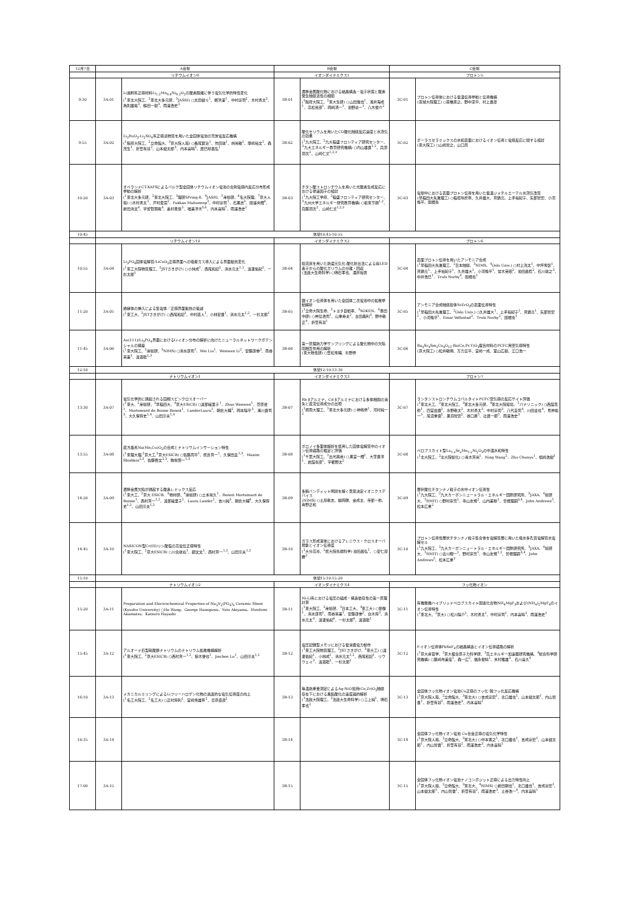| 12月7日 | A会場 | | B会場 | | C会場 | |
| | リチウムイオン9 | | イオンダイナミクス1 | | プロトン5 | |
| 9:30 | 3A-01 | Li過剰系正極材料Li<sub>1.2</sub>Mn<sub>0.6</sub>Ni<sub>0.2</sub>O<sub>2</sub>の酸素脱離に伴う電気化学的特性変化 (<sup>1</sup>東北大院工、<sup>2</sup>東北大多元研、<sup>3</sup>JASRI) ○太田健斗<sup>1</sup>、鄭洪澤<sup>1</sup>、中村崇司<sup>2</sup>、木村勇太<sup>2</sup>、為則雄祐<sup>3</sup>、鶴田一樹<sup>3</sup>、雨澤浩史<sup>2</sup> | 3B-01 | 遷移金属酸化物における結晶構造・電子状態と酸素発生触媒活性の相関 (<sup>1</sup>阪府大院工、<sup>2</sup>東大生研) ○山田幾也<sup>1</sup>、浅井海成<sup>1</sup>、高松晃彦<sup>1</sup>、岡崎湧一<sup>1</sup>、池野豪一<sup>1</sup>、八木俊介<sup>2</sup> | 3C-01 | プロトン伝導体における低温伝導挙動と伝導機構 (茨城大院理工) ○髙橋東之、野中涼平、村上貴彦 |
| 9:55 | 3A-02 | Li<sub>2</sub>RuO<sub>3</sub>-Li<sub>2</sub>SO<sub>4</sub>系正極活物質を用いた全固体電池の充放電反応機構 (<sup>1</sup>阪府大院工、<sup>2</sup>立命館大、<sup>3</sup>京大院人環) ○長尾賢治<sup>1</sup>、作田敦<sup>1</sup>、林晃敏<sup>1</sup>、塚崎裕文<sup>1</sup>、森茂生<sup>1</sup>、折笠有基<sup>2</sup>、山本健太郎<sup>3</sup>、内本喜晴<sup>3</sup>、辰巳砂昌弘<sup>1</sup> | 3B-02 | 酸化セリウムを用いたCO酸化触媒反応速度と水蒸気の効果 (<sup>1</sup>九大院工、<sup>2</sup>九大稲盛フロンティア研究センター、<sup>3</sup>九大エネルギー教育研究機構) ○内山雄貴<sup>1,2</sup>、兵頭潤次<sup>2</sup>、山崎仁丈<sup>1,2,3</sup> | 3C-02 | ポーラスセラミックスの水和表面におけるイオン伝導と電極反応に関する検討 (東大院工) ○山崎智之，山口周 |
| 10:20 | 3A-03 | オペランドCT-XAFSによるバルク型全固体リチウムイオン電池の合剤電極内反応分布形成挙動の解析 (<sup>1</sup>東北大多元研、<sup>2</sup>東北大院工、<sup>3</sup>理研SPring-8、<sup>4</sup>JASRI、<sup>5</sup>産総研、<sup>6</sup>名大院理、<sup>7</sup>京大人環) ○木村勇太<sup>1</sup>、戸村愛菜<sup>2</sup>、Fakkao Mahunnop<sup>2</sup>、中村崇司<sup>1</sup>、石黒志<sup>3</sup>、関澤央輝<sup>4</sup>、新田清文<sup>4</sup>、宇留賀朋哉<sup>4</sup>、奥村豊旗<sup>5</sup>、唯美津木<sup>3,6</sup>、内本喜晴<sup>7</sup>、雨澤浩史<sup>1</sup> | 3B-03 | チタン酸ストロンチウムを用いた光酸素生成反応における律速因子の検討 (<sup>1</sup>九大院工学府、<sup>2</sup>稲盛フロンティア研究センター、<sup>3</sup>九州大学エネルギー研究教育機構) ○板東亨朗<sup>1,2</sup>、兵藤潤次<sup>2</sup>、山崎仁丈<sup>1,2,3</sup> | 3C-03 | 電場中における表面プロトン伝導を用いた低温ジメチルエーテル水蒸気改質 (早稲田大先進理工) ○稲垣玲於奈、久井雄大、真鍋亮、上手裕紀子、矢部智宏、小河脩平、関根泰 |
| 10:45 | 休憩10:45-10:55 | | | | | |
| | リチウムイオン10 | | イオンダイナミクス2 | | プロトン6 | |
| 10:55 | 3A-04 | Li<sub>3</sub>PO<sub>4</sub>固体電解質/LiCoO<sub>2</sub>正極界面への吸着ガス導入による界面抵抗変化 (<sup>1</sup>東工大院物質理工、<sup>2</sup>JSTさきがけ) ○小林成<sup>1</sup>、西尾和記<sup>1</sup>、清水亮太<sup>1,2</sup>、渡邊佑紀<sup>1</sup>、一杉太郎<sup>1</sup> | 3B-04 | 噴流床を用いた熱還元気化-酸化析出法による廃LED素子からの酸化ガリウムの分離・回収 (法政大生命科学) ○明石孝也、酒井裕香 | 3C-04 | 表面プロトン伝導を用いたアンモニア合成 (<sup>1</sup>早稲田大先進理工、<sup>2</sup>日本触媒、<sup>3</sup>NIMS、<sup>4</sup>Oslo Univ.) ○村上洸太<sup>1</sup>、中坪秀彰<sup>1</sup>、真鍋亮<sup>1</sup>、上手裕紀子<sup>1</sup>、久井雄大<sup>1</sup>、小河脩平<sup>1</sup>、常木英昭<sup>2</sup>、池田昌稔<sup>2</sup>、石川敦之<sup>3</sup>、中井浩巳<sup>1</sup>、Truls Norby<sup>4</sup>、関根泰<sup>1</sup> |
| 11:20 | 3A-05 | 絶縁体の挿入による集電体／正極界面抵抗の低減 (<sup>1</sup>東工大、<sup>2</sup>JSTさきがけ) ○西尾和記<sup>1</sup>、中村直人<sup>1</sup>、小林安貴<sup>1</sup>、清水亮太<sup>1,2</sup>、一杉太郎<sup>1</sup> | 3B-05 | 銀イオン伝導体を用いた全固体二次電池中の拡散挙動解析 (<sup>1</sup>立命大院生命、<sup>2</sup>トヨタ自動車、<sup>3</sup>SOKEN、<sup>4</sup>豊田中研) ○神島浩司<sup>1</sup>、山重寿夫<sup>2</sup>、古田典利<sup>3</sup>、野中敬正<sup>4</sup>、折笠有基<sup>1</sup> | 3C-05 | アンモニア合成触媒担体SrZrO<sub>3</sub>の表面伝導特性 (<sup>1</sup>早稲田大先進理工、<sup>2</sup>Oslo Univ.) ○久井雄大<sup>1</sup>、上手裕紀子<sup>1</sup>、真鍋亮<sup>1</sup>、矢部智宏<sup>1</sup>、小河脩平<sup>1</sup>、Einar Vøllestad<sup>2</sup>、Truls Norby<sup>2</sup>、関根泰<sup>1</sup> |
| 11:45 | 3A-06 | Au(111)/Li<sub>3</sub>PO<sub>4</sub>界面におけるLiイオン分布の解析に向けたニューラルネットワークポテンシャルの構築 (<sup>1</sup>東大院工、<sup>2</sup>産総研、<sup>3</sup>NIMS) ○清水康司<sup>1</sup>、Wei Liu<sup>1</sup>、Wenwen Li<sup>2</sup>、安藤康伸<sup>2</sup>、南谷英美<sup>1</sup>、渡邉聡<sup>1,3</sup> | 3B-06 | 第一原理熱力学サンプリングによる酸化物中の欠陥間相互作用の解析 (東大物性研) ○笠松秀輔、杉野修 | 3C-06 | Ba<sub>4</sub>Sr<sub>4</sub>Sm<sub>2</sub>Co<sub>4</sub>O<sub>15</sub>-Ba(Ce,Pr,Y)O<sub>3</sub>複合材料のPCFC用空気極特性 (京大院工) ○松井敏明、万力皐平、宮崎一成、室山広樹、江口浩一 |
| 12:10 | 休憩12:10-13:30 | | | | | |
| | ナトリウムイオン1 | | イオンダイナミクス3 | | プロトン7 | |
| 13:30 | 3A-07 | 電気化学的に誘起される固相スピンクロスオーバー (<sup>1</sup>東大、<sup>2</sup>産総研、<sup>3</sup>早稲田大、<sup>4</sup>京大ESICB) ○渡部絵里子<sup>1</sup>、Zhao Wenwen<sup>1</sup>、菅原哲<sup>1</sup>、Mortemard de Boisse Benoit<sup>1</sup>、LanderLaura<sup>1</sup>、朝倉大輔<sup>2</sup>、岡本陽平<sup>3</sup>、溝川貴司<sup>3</sup>、大久保将史<sup>1,4</sup>、山田淳夫<sup>1,4</sup> | 3B-07 | Rb βアルミナ，Cd βアルミナにおける多体相関の消失と直流伝導成分の出現 (<sup>1</sup>摂南大理工、<sup>2</sup>東北大多元研) ○神嶋修<sup>1</sup>、河村純一<sup>2</sup> | 3C-07 | ランタンストロンチウムコバルタイトPCFC空気極の反応サイト評価 (<sup>1</sup>東北大工、<sup>2</sup>東北大院工、<sup>3</sup>東北大多元研、<sup>4</sup>東北大院環境、<sup>5</sup>パナソニック) ○西舘克弥<sup>1</sup>、四宮由貴<sup>2</sup>、水野敬太<sup>2</sup>、木村勇太<sup>3</sup>、中村崇司<sup>3</sup>、八代圭司<sup>4</sup>、川田達也<sup>4</sup>、見神祐一<sup>5</sup>、尾沼重徳<sup>5</sup>、黒羽智宏<sup>5</sup>、谷口昇<sup>5</sup>、辻庸一郎<sup>5</sup>、雨澤浩史<sup>3</sup> |
| 13:55 | 3A-08 | 直方晶系Na(Mn,Cu)O<sub>2</sub>の合成とナトリウムインサーション特性 (<sup>1</sup>東理大理,<sup>2</sup>京大工,<sup>3</sup>京大ESICB) ○佐藤周平<sup>1</sup>、熊倉真一<sup>1</sup>、久保田圭<sup>1,3</sup>、Maxim Shishkin<sup>2,3</sup>、佐藤啓文<sup>2,3</sup>、駒場慎一<sup>1,3</sup> | 3B-08 | ボロノイ多面体解析を援用した固体電解質中のイオン伝導経路の推定と評価 (<sup>1</sup>千葉大院工、<sup>2</sup>出光興産) ○黒宮一輝<sup>1</sup>、大窪貴洋<sup>1</sup>、岩舘泰彦<sup>1</sup>、宇都野太<sup>2</sup> | 3C-08 | ペロブスカイト型La<sub>1-x</sub>Sr<sub>x</sub>Mn<sub>1-y</sub>Ni<sub>y</sub>O<sub>3</sub>の中温水和特性 (<sup>1</sup>北大院工、<sup>2</sup>北大院総化) ○青木芳尚<sup>1</sup>、Ning Wang<sup>2</sup>、Zhu Chunyu<sup>1</sup>、幅崎浩樹<sup>1</sup> |
| 14:20 | 3A-09 | 遷移金属欠陥が誘起する酸素レドックス反応 (<sup>1</sup>東大工、<sup>2</sup>京大 ESICB、<sup>3</sup>物材研、<sup>4</sup>産総研) ○土本晃久<sup>1</sup>、Benoit Mortemard de Boisse<sup>1</sup>、西村真一<sup>1,2</sup>、渡部絵里子<sup>1</sup>、Laura Lander<sup>1</sup>、吉川純<sup>3</sup>、朝倉大輔<sup>4</sup>、大久保将史<sup>1,2</sup>、山田淳夫<sup>1,2</sup> | 3B-09 | 多腕バンディット問題を解く意思決定イオニクスデバイス (NIMS) ○土屋敬志、鶴岡徹、金成主、寺部一弥、青野正和 | 3C-09 | 層状酸化チタンナノ粒子の水中イオン伝導性 (<sup>1</sup>九大院工、<sup>2</sup>九大カーボンニュートラル・エネルギー国際研究所、<sup>3</sup>JAXA、<sup>4</sup>総研大、<sup>5</sup>RMIT) ○野村宗充<sup>1</sup>、寺山友規<sup>2</sup>、山内美穂<sup>2</sup>、曽根理嗣<sup>3,4</sup>、John Andrews<sup>5</sup>、松本広重<sup>2</sup> |
| 14:45 | 3A-10 | NASICON型Cr(III)リン酸塩の高電位正極特性 (<sup>1</sup>東大院工、<sup>2</sup>京大ESICB) ○川合航右<sup>1</sup>、趙文文<sup>1</sup>、西村真一<sup>1,2</sup>、山田淳夫<sup>1,2</sup> | 3B-10 | ガラス形成液体におけるアレニウス・クロスオーバ現象とイオン伝導度 (<sup>1</sup>大分高専、<sup>2</sup>熊大院先端科学) 池田昌弘<sup>1</sup>、○安仁屋勝<sup>2</sup> | 3C-10 | プロトン伝導性層状チタンナノ粒子集合体を電解質層に用いた吸水多孔質電解質水電解セル (<sup>1</sup>九大院工、<sup>2</sup>九大カーボンニュートラル・エネルギー国際研究所、<sup>3</sup>JAXA、<sup>4</sup>総研大、<sup>5</sup>RMIT) ○古川翔一<sup>1</sup>、野村宗充<sup>1</sup>、寺山友規<sup>1,2</sup>、曽根理嗣<sup>3,4</sup>、John Andrews<sup>5</sup>、松本広重<sup>2</sup> |
| 15:10 | 休憩15:10-15:20 | | | | | |
| | ナトリウムイオン2 | | イオンダイナミクス4 | | フッ化物イオン | |
| 15:20 | 3A-11 | Preparation and Electrochemical Properties of Na<sub>3</sub>V<sub>2</sub>(PO<sub>4</sub>)<sub>3</sub> Ceramic Sheet (Kyushu University) ○He Wang、George Hasegawa、Yuto Akiyama、Hirofumi Akamatsu、Katsuro Hayashi | 3B-11 | Ni-Li系における電圧の組成・構造依存性の第一原理計算 (<sup>1</sup>東大院工、<sup>2</sup>産総研、<sup>3</sup>日本工大、<sup>4</sup>東工大) ○劉像<sup>1</sup>、清水康司<sup>1</sup>、南谷英美<sup>1</sup>、安藤康伸<sup>2</sup>、白木将<sup>3</sup>、清水亮太<sup>4</sup>、渡邊佑紀<sup>4</sup>、一杉太郎<sup>4</sup>、渡邉聡<sup>1</sup> | 3C-11 | 有機無機ハイブリッドペロブスカイト関連化合物NH<sub>4</sub>MgF<sub>3</sub>および(NH<sub>4</sub>)<sub>2</sub>MgF<sub>4</sub>のイオン伝導特性 (<sup>1</sup>東北大、<sup>2</sup>京大) ○松川陽介<sup>1</sup>、木村勇太<sup>1</sup>、中村崇司<sup>1</sup>、内本喜晴<sup>2</sup>、雨澤浩史<sup>1</sup> |
| 15:45 | 3A-12 | アルオード石型硫酸鉄ナトリウムのナトリウム拡散機構解析 (<sup>1</sup>東大院工、<sup>2</sup>京大ESICB) ○西村真一<sup>1,2</sup>、鈴木優也<sup>1</sup>、Jiechen Lu<sup>1</sup>、山田淳夫<sup>1,2</sup> | 3B-12 | 電圧記録型メモリにおける低消費電力動作 (<sup>1</sup>東工大院物質理工、<sup>2</sup>JSTさきがけ、<sup>3</sup>東大工) ○渡邊佑紀<sup>1</sup>、小林成<sup>1</sup>、清水亮太<sup>1,2</sup>、西尾和記<sup>1</sup>、リウウェイ<sup>3</sup>、渡邉聡<sup>3</sup>、一杉太郎<sup>1</sup> | 3C-12 | Fイオン伝導体PbSnF<sub>4</sub>の結晶構造とイオン伝導経路の解析 (<sup>1</sup>京大産官学、<sup>2</sup>京大複合原子力科学研、<sup>3</sup>高エネルギー加速器研究機構、<sup>4</sup>総合科学研究機構) ○藤崎布美佳<sup>1</sup>、森一広<sup>2</sup>、福永俊晴<sup>1</sup>、米村雅雄<sup>3</sup>、石川喜久<sup>4</sup> |
| 16:10 | 3A-13 | メカニカルミリングによるLiフリーハロゲン化物の過渡的な電気伝導度の向上 (<sup>1</sup>名工大院工、<sup>2</sup>名工大) ○正村将利<sup>1</sup>、宮崎怜雄奈<sup>2</sup>、日原岳彦<sup>2</sup> | 3B-13 | 等温熱重量測定によるAg-NiO担持(Ce,Zr)O<sub>2</sub>触媒存在下における黒鉛酸化の速度論的解析 (<sup>1</sup>法政大院理工、<sup>2</sup>法政大生命科学) ○三上純<sup>1</sup>、明石孝也<sup>2</sup> | 3C-13 | 全固体フッ化物イオン電池Cu正極のフッ化･脱フッ化反応機構 (<sup>1</sup>京大院人環、<sup>2</sup>立命館大、<sup>3</sup>東北大) ○吉成崇宏<sup>1</sup>、北口雄也<sup>1</sup>、山本健太郎<sup>1</sup>、内山智貴<sup>1</sup>、折笠有基<sup>2</sup>、雨澤浩史<sup>3</sup>、内本喜晴<sup>1</sup> |
| 16:35 | 3A-14 | | 3B-14 | | 3C-14 | 全固体フッ化物イオン電池 Cu合金正極の電気化学特性 (<sup>1</sup>京大院人環、<sup>2</sup>立命館大、<sup>3</sup>東北大) ○中本寛之<sup>1</sup>、北口雄也<sup>1</sup>、吉成崇宏<sup>1</sup>、山本健太郎<sup>1</sup>、内山智貴<sup>1</sup>、折笠有基<sup>2</sup>、雨澤浩史<sup>3</sup>、内本喜晴<sup>1</sup> |
| 17:00 | 3A-15 | | 3B-15 | | 3C-15 | 全固体フッ化物イオン電池ナノコンポジット正極による出力特性向上 (<sup>1</sup>京大院人環、<sup>2</sup>立命館大、<sup>3</sup>東北大、<sup>4</sup>NIMS) ○新田朝也<sup>1</sup>、北口雄也<sup>1</sup>、吉成崇宏<sup>1</sup>、山本健太郎<sup>1</sup>、内山智貴<sup>1</sup>、折笠有基<sup>2</sup>、雨澤浩史<sup>3</sup>、土谷浩一<sup>4</sup>、内本喜晴<sup>1</sup> |